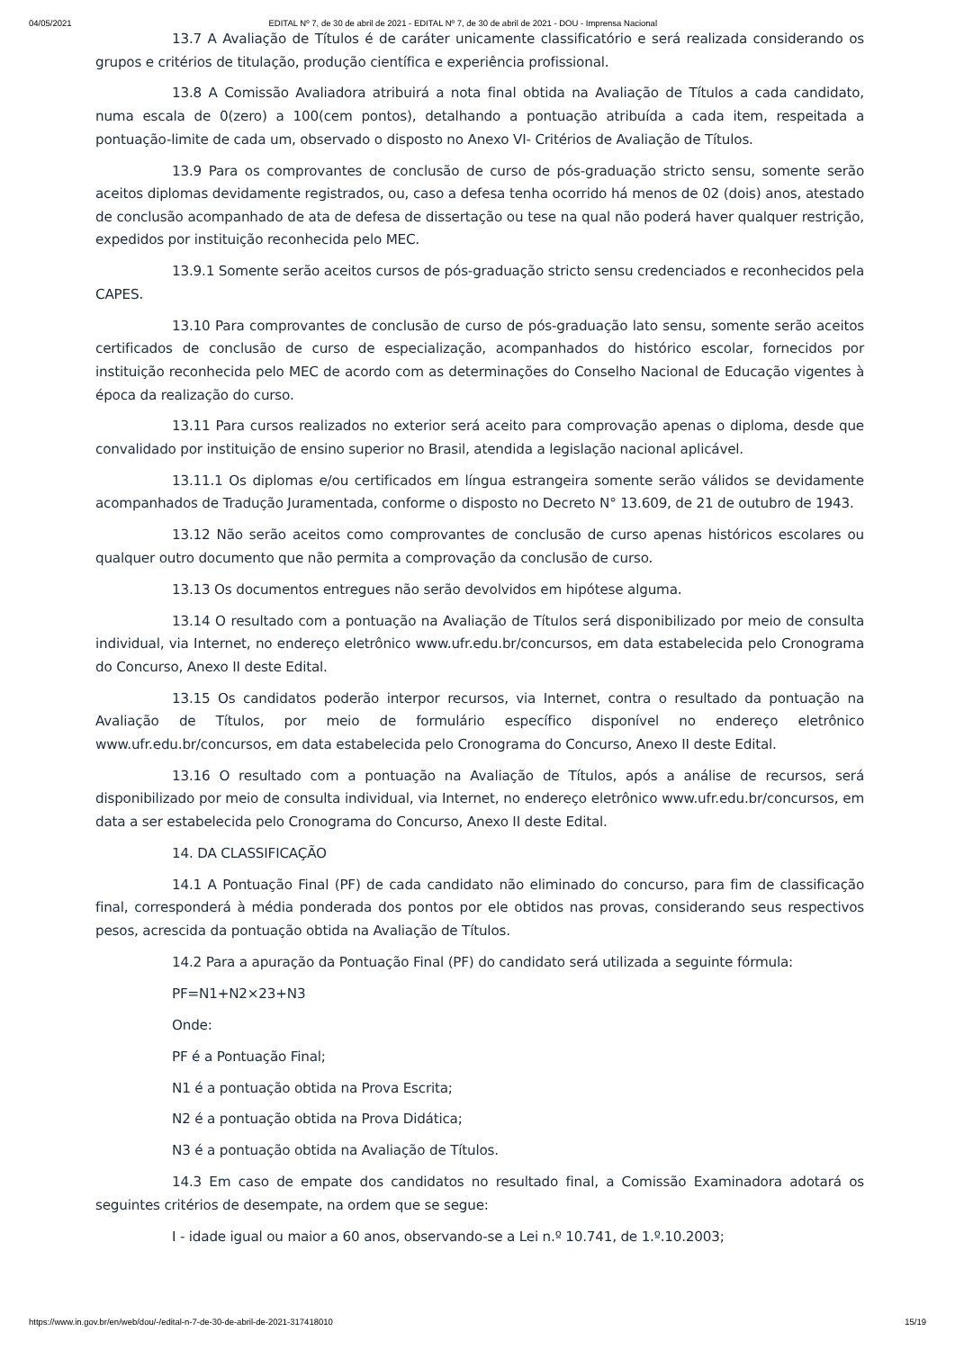04/05/2021 EDITAL Nº 7, de 30 de abril de 2021 - EDITAL Nº 7, de 30 de abril de 2021 - DOU - Imprensa Nacional
13.7 A Avaliação de Títulos é de caráter unicamente classificatório e será realizada considerando os grupos e critérios de titulação, produção científica e experiência profissional.
13.8 A Comissão Avaliadora atribuirá a nota final obtida na Avaliação de Títulos a cada candidato, numa escala de 0(zero) a 100(cem pontos), detalhando a pontuação atribuída a cada item, respeitada a pontuação-limite de cada um, observado o disposto no Anexo VI- Critérios de Avaliação de Títulos.
13.9 Para os comprovantes de conclusão de curso de pós-graduação stricto sensu, somente serão aceitos diplomas devidamente registrados, ou, caso a defesa tenha ocorrido há menos de 02 (dois) anos, atestado de conclusão acompanhado de ata de defesa de dissertação ou tese na qual não poderá haver qualquer restrição, expedidos por instituição reconhecida pelo MEC.
13.9.1 Somente serão aceitos cursos de pós-graduação stricto sensu credenciados e reconhecidos pela CAPES.
13.10 Para comprovantes de conclusão de curso de pós-graduação lato sensu, somente serão aceitos certificados de conclusão de curso de especialização, acompanhados do histórico escolar, fornecidos por instituição reconhecida pelo MEC de acordo com as determinações do Conselho Nacional de Educação vigentes à época da realização do curso.
13.11 Para cursos realizados no exterior será aceito para comprovação apenas o diploma, desde que convalidado por instituição de ensino superior no Brasil, atendida a legislação nacional aplicável.
13.11.1 Os diplomas e/ou certificados em língua estrangeira somente serão válidos se devidamente acompanhados de Tradução Juramentada, conforme o disposto no Decreto N° 13.609, de 21 de outubro de 1943.
13.12 Não serão aceitos como comprovantes de conclusão de curso apenas históricos escolares ou qualquer outro documento que não permita a comprovação da conclusão de curso.
13.13 Os documentos entregues não serão devolvidos em hipótese alguma.
13.14 O resultado com a pontuação na Avaliação de Títulos será disponibilizado por meio de consulta individual, via Internet, no endereço eletrônico www.ufr.edu.br/concursos, em data estabelecida pelo Cronograma do Concurso, Anexo II deste Edital.
13.15 Os candidatos poderão interpor recursos, via Internet, contra o resultado da pontuação na Avaliação de Títulos, por meio de formulário específico disponível no endereço eletrônico www.ufr.edu.br/concursos, em data estabelecida pelo Cronograma do Concurso, Anexo II deste Edital.
13.16 O resultado com a pontuação na Avaliação de Títulos, após a análise de recursos, será disponibilizado por meio de consulta individual, via Internet, no endereço eletrônico www.ufr.edu.br/concursos, em data a ser estabelecida pelo Cronograma do Concurso, Anexo II deste Edital.
14. DA CLASSIFICAÇÃO
14.1 A Pontuação Final (PF) de cada candidato não eliminado do concurso, para fim de classificação final, corresponderá à média ponderada dos pontos por ele obtidos nas provas, considerando seus respectivos pesos, acrescida da pontuação obtida na Avaliação de Títulos.
14.2 Para a apuração da Pontuação Final (PF) do candidato será utilizada a seguinte fórmula:
PF=N1+N2×23+N3
Onde:
PF é a Pontuação Final;
N1 é a pontuação obtida na Prova Escrita;
N2 é a pontuação obtida na Prova Didática;
N3 é a pontuação obtida na Avaliação de Títulos.
14.3 Em caso de empate dos candidatos no resultado final, a Comissão Examinadora adotará os seguintes critérios de desempate, na ordem que se segue:
I - idade igual ou maior a 60 anos, observando-se a Lei n.º 10.741, de 1.º.10.2003;
https://www.in.gov.br/en/web/dou/-/edital-n-7-de-30-de-abril-de-2021-317418010 15/19